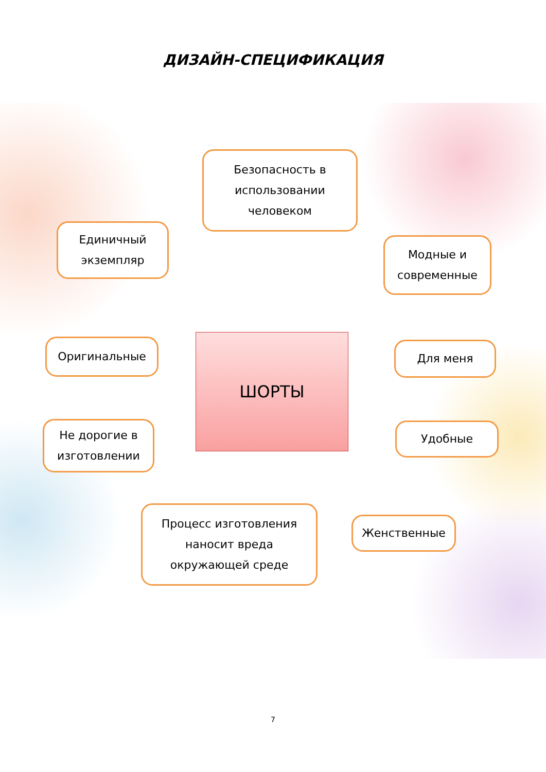ДИЗАЙН-СПЕЦИФИКАЦИЯ
Безопасность в
использовании
человеком
Единичный
экземпляр
Модные и
современные
ШОРТЫ
Оригинальные Для меня
Не дорогие в
изготовлении
Удобные
Процесс изготовления
наносит вреда
окружающей среде
Женственные
7